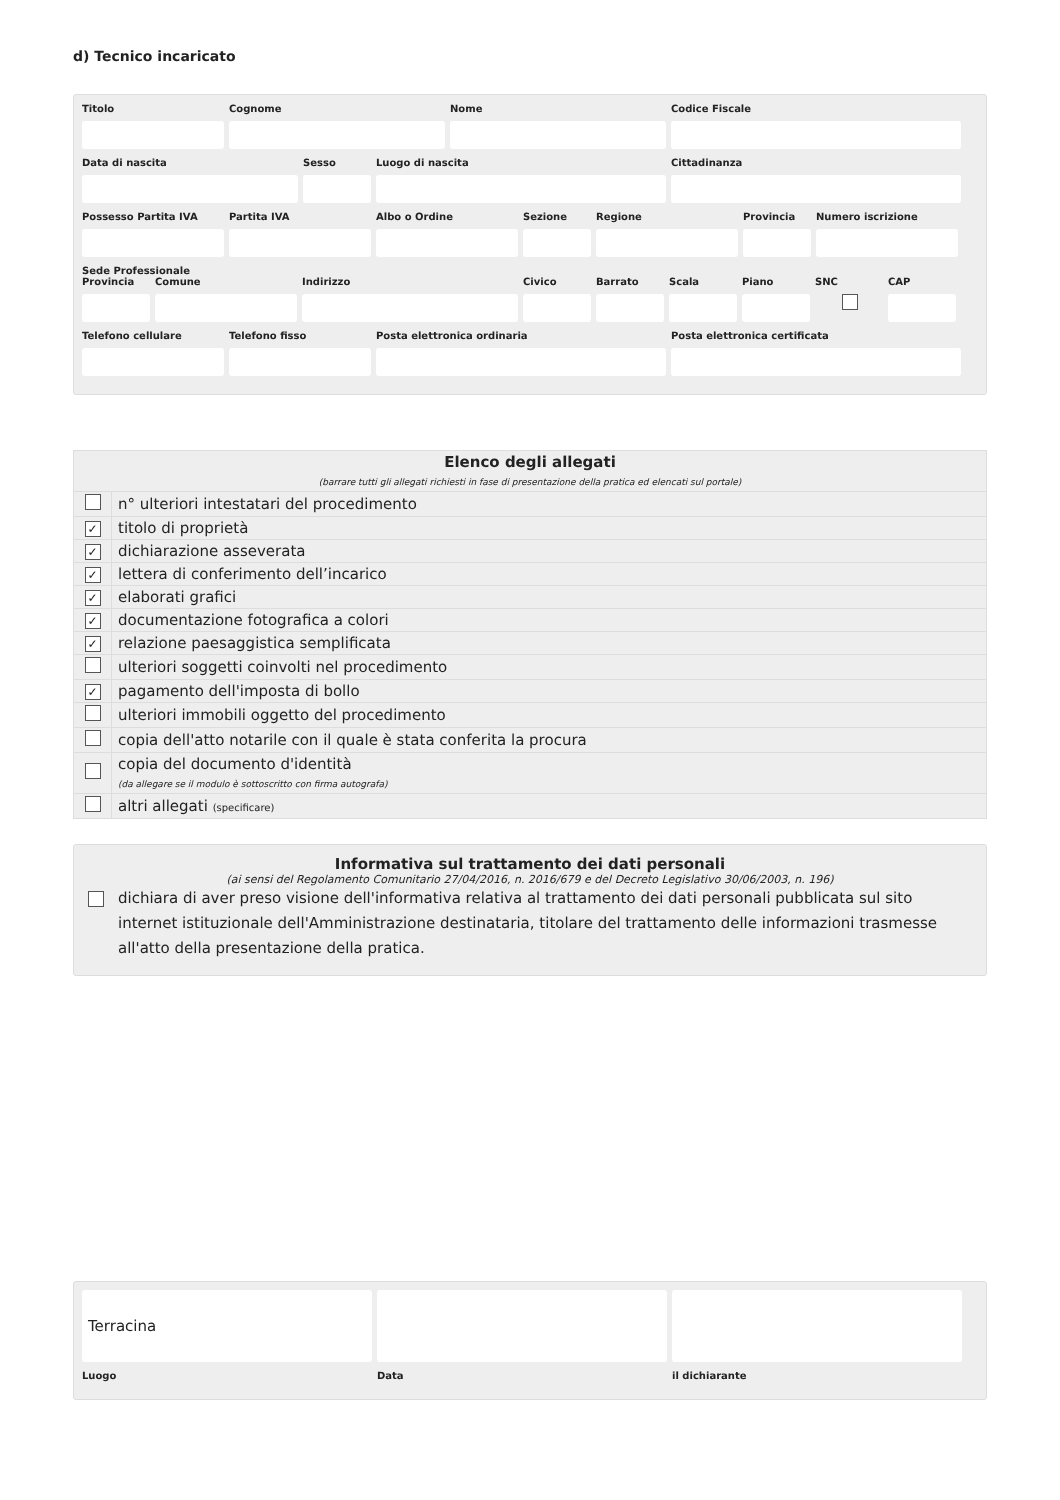d) Tecnico incaricato
Titolo Cognome Nome Codice Fiscale
Data di nascita Sesso Luogo di nascita Cittadinanza
Possesso Partita IVA
Partita IVA Albo o Ordine Sezione Regione Provincia
Numero iscrizione
Sede Professionale
Provincia
Comune Indirizzo Civico Barrato Scala Piano SNC CAP
Telefono cellulare
Telefono fisso Posta elettronica ordinaria Posta elettronica certificata
| Elenco degli allegati (barrare tutti gli allegati richiesti in fase di presentazione della pratica ed elencati sul portale) | |
| --- | --- |
| | n° ulteriori intestatari del procedimento |
| ✓ | titolo di proprietà |
| ✓ | dichiarazione asseverata |
| ✓ | lettera di conferimento dell’incarico |
| ✓ | elaborati grafici |
| ✓ | documentazione fotografica a colori |
| ✓ | relazione paesaggistica semplificata |
| | ulteriori soggetti coinvolti nel procedimento |
| ✓ | pagamento dell'imposta di bollo |
| | ulteriori immobili oggetto del procedimento |
| | copia dell'atto notarile con il quale è stata conferita la procura |
| | copia del documento d'identità (da allegare se il modulo è sottoscritto con firma autografa) |
| | altri allegati (specificare) |
Informativa sul trattamento dei dati personali
(ai sensi del Regolamento Comunitario 27/04/2016, n. 2016/679 e del Decreto Legislativo 30/06/2003, n. 196)
dichiara di aver preso visione dell'informativa relativa al trattamento dei dati personali pubblicata sul sito internet istituzionale dell'Amministrazione destinataria, titolare del trattamento delle informazioni trasmesse all'atto della presentazione della pratica.
Terracina
Luogo Data il dichiarante